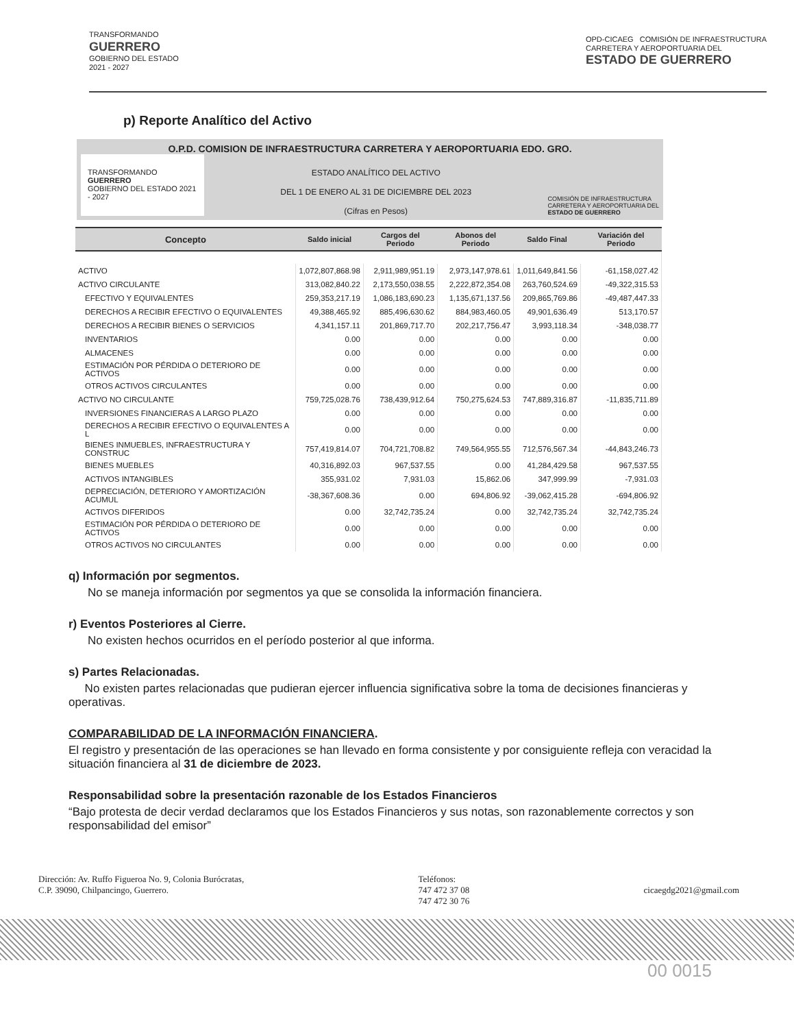TRANSFORMANDO
GUERRERO
GOBIERNO DEL ESTADO
2021 - 2027
OPD-CICAEG COMISIÓN DE INFRAESTRUCTURA
CARRETERA Y AEROPORTUARIA DEL
ESTADO DE GUERRERO
p) Reporte Analítico del Activo
O.P.D. COMISION DE INFRAESTRUCTURA CARRETERA Y AEROPORTUARIA EDO. GRO.
TRANSFORMANDO
GUERRERO
GOBIERNO DEL ESTADO 2021 - 2027
ESTADO ANALÍTICO DEL ACTIVO
DEL 1 DE ENERO AL 31 DE DICIEMBRE DEL 2023
(Cifras en Pesos)
COMISIÓN DE INFRAESTRUCTURA
CARRETERA Y AEROPORTUARIA DEL
ESTADO DE GUERRERO
| Concepto | Saldo inicial | Cargos del Periodo | Abonos del Periodo | Saldo Final | Variación del Periodo |
| --- | --- | --- | --- | --- | --- |
| ACTIVO | 1,072,807,868.98 | 2,911,989,951.19 | 2,973,147,978.61 | 1,011,649,841.56 | -61,158,027.42 |
| ACTIVO CIRCULANTE | 313,082,840.22 | 2,173,550,038.55 | 2,222,872,354.08 | 263,760,524.69 | -49,322,315.53 |
| EFECTIVO Y EQUIVALENTES | 259,353,217.19 | 1,086,183,690.23 | 1,135,671,137.56 | 209,865,769.86 | -49,487,447.33 |
| DERECHOS A RECIBIR EFECTIVO O EQUIVALENTES | 49,388,465.92 | 885,496,630.62 | 884,983,460.05 | 49,901,636.49 | 513,170.57 |
| DERECHOS A RECIBIR BIENES O SERVICIOS | 4,341,157.11 | 201,869,717.70 | 202,217,756.47 | 3,993,118.34 | -348,038.77 |
| INVENTARIOS | 0.00 | 0.00 | 0.00 | 0.00 | 0.00 |
| ALMACENES | 0.00 | 0.00 | 0.00 | 0.00 | 0.00 |
| ESTIMACIÓN POR PÉRDIDA O DETERIORO DE ACTIVOS | 0.00 | 0.00 | 0.00 | 0.00 | 0.00 |
| OTROS ACTIVOS CIRCULANTES | 0.00 | 0.00 | 0.00 | 0.00 | 0.00 |
| ACTIVO NO CIRCULANTE | 759,725,028.76 | 738,439,912.64 | 750,275,624.53 | 747,889,316.87 | -11,835,711.89 |
| INVERSIONES FINANCIERAS A LARGO PLAZO | 0.00 | 0.00 | 0.00 | 0.00 | 0.00 |
| DERECHOS A RECIBIR EFECTIVO O EQUIVALENTES A L | 0.00 | 0.00 | 0.00 | 0.00 | 0.00 |
| BIENES INMUEBLES, INFRAESTRUCTURA Y CONSTRUC | 757,419,814.07 | 704,721,708.82 | 749,564,955.55 | 712,576,567.34 | -44,843,246.73 |
| BIENES MUEBLES | 40,316,892.03 | 967,537.55 | 0.00 | 41,284,429.58 | 967,537.55 |
| ACTIVOS INTANGIBLES | 355,931.02 | 7,931.03 | 15,862.06 | 347,999.99 | -7,931.03 |
| DEPRECIACIÓN, DETERIORO Y AMORTIZACIÓN ACUMUL | -38,367,608.36 | 0.00 | 694,806.92 | -39,062,415.28 | -694,806.92 |
| ACTIVOS DIFERIDOS | 0.00 | 32,742,735.24 | 0.00 | 32,742,735.24 | 32,742,735.24 |
| ESTIMACIÓN POR PÉRDIDA O DETERIORO DE ACTIVOS | 0.00 | 0.00 | 0.00 | 0.00 | 0.00 |
| OTROS ACTIVOS NO CIRCULANTES | 0.00 | 0.00 | 0.00 | 0.00 | 0.00 |
q) Información por segmentos.
No se maneja información por segmentos ya que se consolida la información financiera.
r) Eventos Posteriores al Cierre.
No existen hechos ocurridos en el período posterior al que informa.
s) Partes Relacionadas.
No existen partes relacionadas que pudieran ejercer influencia significativa sobre la toma de decisiones financieras y operativas.
COMPARABILIDAD DE LA INFORMACIÓN FINANCIERA.
El registro y presentación de las operaciones se han llevado en forma consistente y por consiguiente refleja con veracidad la situación financiera al 31 de diciembre de 2023.
Responsabilidad sobre la presentación razonable de los Estados Financieros
“Bajo protesta de decir verdad declaramos que los Estados Financieros y sus notas, son razonablemente correctos y son responsabilidad del emisor”
Dirección: Av. Ruffo Figueroa No. 9, Colonia Burócratas,
C.P. 39090, Chilpancingo, Guerrero.
Teléfonos:
747 472 37 08
747 472 30 76
cicaegdg2021@gmail.com
00 0015